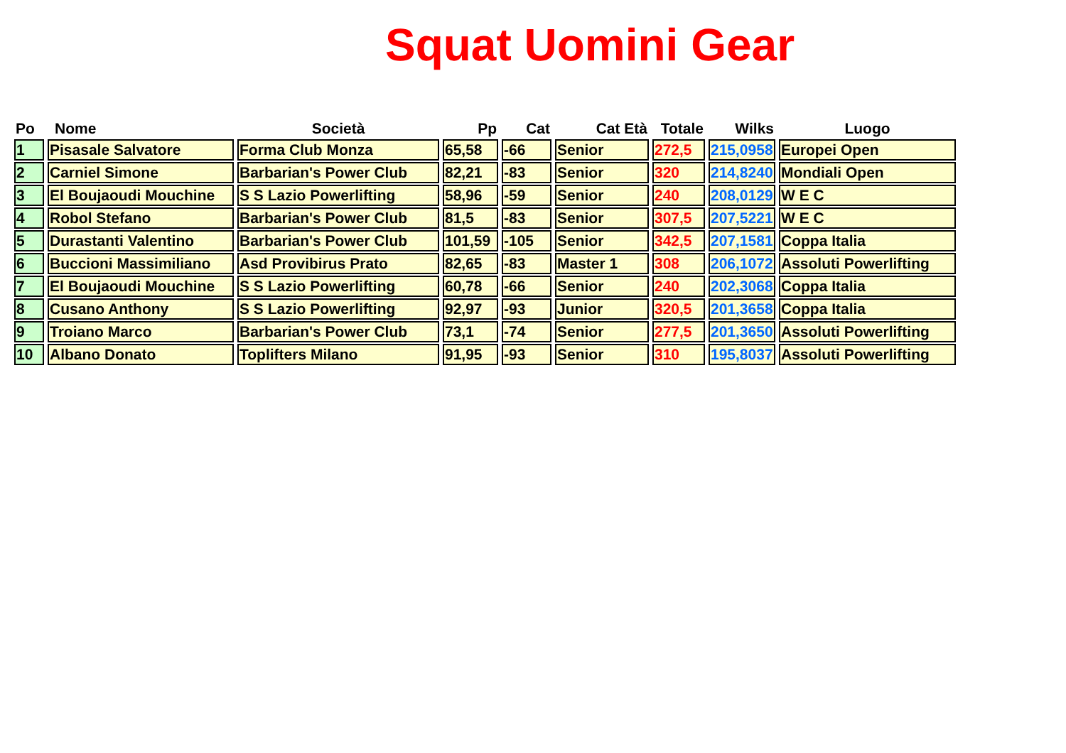Squat Uomini Gear
| Po | Nome | Società | Pp | Cat | Cat Età | Totale | Wilks | Luogo |
| --- | --- | --- | --- | --- | --- | --- | --- | --- |
| 1 | Pisasale Salvatore | Forma Club Monza | 65,58 | -66 | Senior | 272,5 | 215,0958 | Europei Open |
| 2 | Carniel Simone | Barbarian's Power Club | 82,21 | -83 | Senior | 320 | 214,8240 | Mondiali Open |
| 3 | El Boujaoudi Mouchine | S S Lazio Powerlifting | 58,96 | -59 | Senior | 240 | 208,0129 | W E C |
| 4 | Robol Stefano | Barbarian's Power Club | 81,5 | -83 | Senior | 307,5 | 207,5221 | W E C |
| 5 | Durastanti Valentino | Barbarian's Power Club | 101,59 | -105 | Senior | 342,5 | 207,1581 | Coppa Italia |
| 6 | Buccioni Massimiliano | Asd Provibirus Prato | 82,65 | -83 | Master 1 | 308 | 206,1072 | Assoluti Powerlifting |
| 7 | El Boujaoudi Mouchine | S S Lazio Powerlifting | 60,78 | -66 | Senior | 240 | 202,3068 | Coppa Italia |
| 8 | Cusano Anthony | S S Lazio Powerlifting | 92,97 | -93 | Junior | 320,5 | 201,3658 | Coppa Italia |
| 9 | Troiano Marco | Barbarian's Power Club | 73,1 | -74 | Senior | 277,5 | 201,3650 | Assoluti Powerlifting |
| 10 | Albano Donato | Toplifters Milano | 91,95 | -93 | Senior | 310 | 195,8037 | Assoluti Powerlifting |